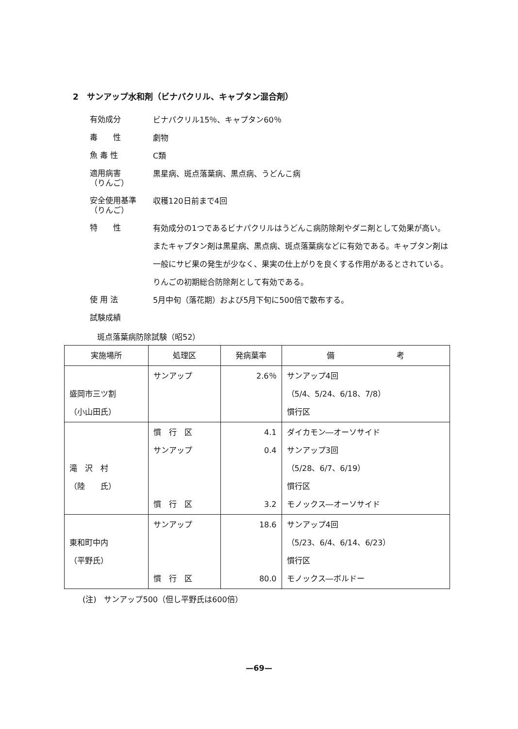2　サンアップ水和剤（ビナパクリル、キャプタン混合剤）
有効成分
ビナパクリル15％、キャプタン60％
毒　　性
劇物
魚 毒 性
C類
適用病害
（りんご）
黒星病、斑点落葉病、黒点病、うどんこ病
安全使用基準
（りんご）
収穫120日前まで4回
特　　性
有効成分の1つであるビナパクリルはうどんこ病防除剤やダニ剤として効果が高い。
またキャプタン剤は黒星病、黒点病、斑点落葉病などに有効である。キャプタン剤は一般にサビ果の発生が少なく、果実の仕上がりを良くする作用があるとされている。
りんごの初期総合防除剤として有効である。
使 用 法
5月中旬（落花期）および5月下旬に500倍で散布する。
試験成績
斑点落葉病防除試験（昭52）
| 実施場所 | 処理区 | 発病葉率 | 備 考 |
| --- | --- | --- | --- |
| 盛岡市三ツ割 （小山田氏） | サンアップ | 2.6％ | サンアップ4回 （5/4、5/24、6/18、7/8） 慣行区 |
| 滝 沢 村 （陸 氏） | 慣 行 区 サンアップ 慣 行 区 | 4.1 0.4 3.2 | ダイカモン―オーソサイド サンアップ3回 （5/28、6/7、6/19） 慣行区 モノックス―オーソサイド |
| 東和町中内 （平野氏） | サンアップ 慣 行 区 | 18.6 80.0 | サンアップ4回 （5/23、6/4、6/14、6/23） 慣行区 モノックス―ボルドー |
(注)　サンアップ500（但し平野氏は600倍）
—69—